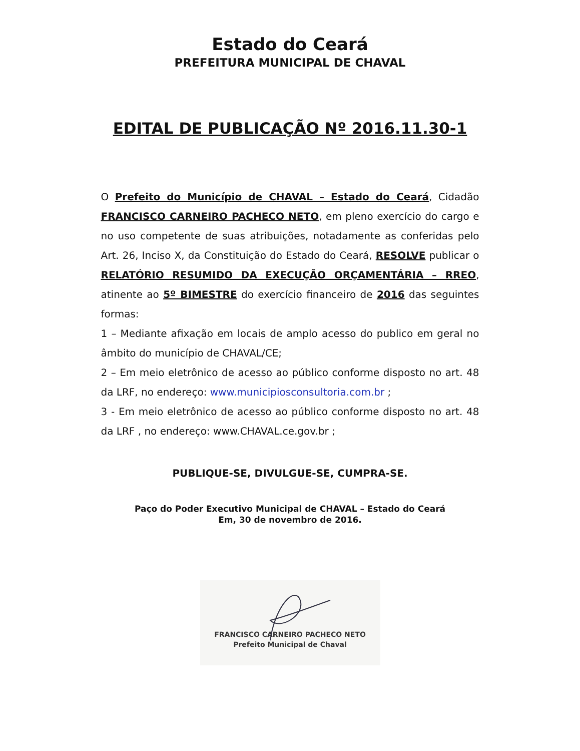Estado do Ceará
PREFEITURA MUNICIPAL DE CHAVAL
EDITAL DE PUBLICAÇÃO Nº 2016.11.30-1
O Prefeito do Município de CHAVAL – Estado do Ceará, Cidadão FRANCISCO CARNEIRO PACHECO NETO, em pleno exercício do cargo e no uso competente de suas atribuições, notadamente as conferidas pelo Art. 26, Inciso X, da Constituição do Estado do Ceará, RESOLVE publicar o RELATÓRIO RESUMIDO DA EXECUÇÃO ORÇAMENTÁRIA – RREO, atinente ao 5º BIMESTRE do exercício financeiro de 2016 das seguintes formas:
1 – Mediante afixação em locais de amplo acesso do publico em geral no âmbito do município de CHAVAL/CE;
2 – Em meio eletrônico de acesso ao público conforme disposto no art. 48 da LRF, no endereço: www.municipiosconsultoria.com.br ;
3 - Em meio eletrônico de acesso ao público conforme disposto no art. 48 da LRF , no endereço: www.CHAVAL.ce.gov.br ;
PUBLIQUE-SE, DIVULGUE-SE, CUMPRA-SE.
Paço do Poder Executivo Municipal de CHAVAL – Estado do Ceará
Em, 30 de novembro de 2016.
FRANCISCO CARNEIRO PACHECO NETO
Prefeito Municipal de Chaval